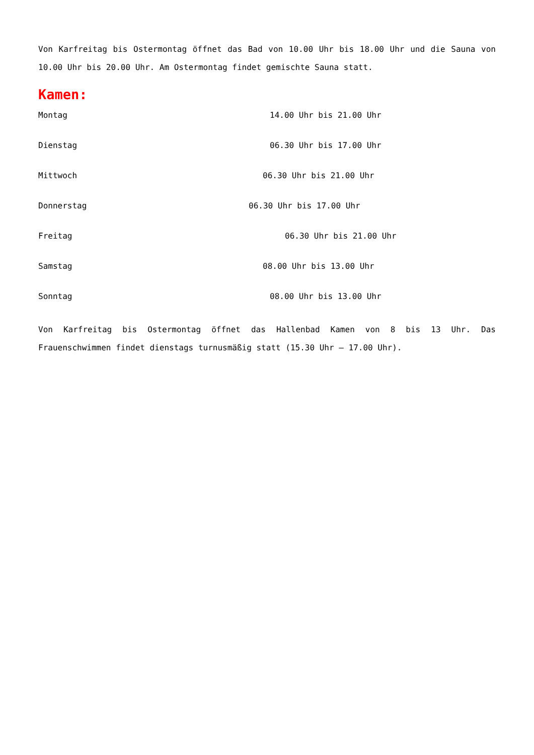Von Karfreitag bis Ostermontag öffnet das Bad von 10.00 Uhr bis 18.00 Uhr und die Sauna von 10.00 Uhr bis 20.00 Uhr. Am Ostermontag findet gemischte Sauna statt.
Kamen:
Montag 14.00 Uhr bis 21.00 Uhr
Dienstag 06.30 Uhr bis 17.00 Uhr
Mittwoch 06.30 Uhr bis 21.00 Uhr
Donnerstag 06.30 Uhr bis 17.00 Uhr
Freitag 06.30 Uhr bis 21.00 Uhr
Samstag 08.00 Uhr bis 13.00 Uhr
Sonntag 08.00 Uhr bis 13.00 Uhr
Von Karfreitag bis Ostermontag öffnet das Hallenbad Kamen von 8 bis 13 Uhr. Das Frauenschwimmen findet dienstags turnusmäßig statt (15.30 Uhr – 17.00 Uhr).